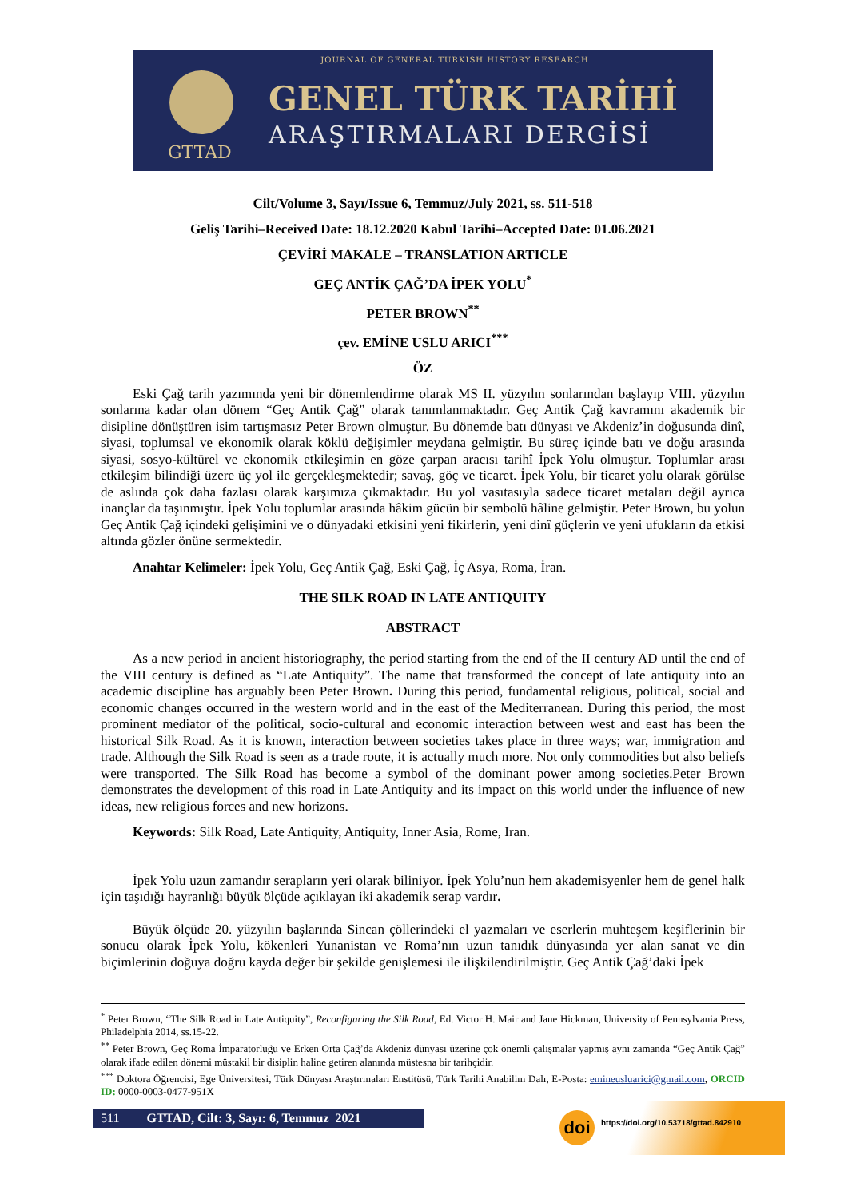JOURNAL OF GENERAL TURKISH HISTORY RESEARCH
GTTAD
GENEL TÜRK TARİHİ
ARAŞTIRMALARI DERGİSİ
Cilt/Volume 3, Sayı/Issue 6, Temmuz/July 2021, ss. 511-518
Geliş Tarihi–Received Date: 18.12.2020 Kabul Tarihi–Accepted Date: 01.06.2021
ÇEVİRİ MAKALE – TRANSLATION ARTICLE
GEÇ ANTİK ÇAĞ’DA İPEK YOLU<sup>*</sup>
PETER BROWN<sup>**</sup>
çev. EMİNE USLU ARICI<sup>***</sup>
ÖZ
Eski Çağ tarih yazımında yeni bir dönemlendirme olarak MS II. yüzyılın sonlarından başlayıp VIII. yüzyılın sonlarına kadar olan dönem “Geç Antik Çağ” olarak tanımlanmaktadır. Geç Antik Çağ kavramını akademik bir disipline dönüştüren isim tartışmasız Peter Brown olmuştur. Bu dönemde batı dünyası ve Akdeniz’in doğusunda dinî, siyasi, toplumsal ve ekonomik olarak köklü değişimler meydana gelmiştir. Bu süreç içinde batı ve doğu arasında siyasi, sosyo-kültürel ve ekonomik etkileşimin en göze çarpan aracısı tarihî İpek Yolu olmuştur. Toplumlar arası etkileşim bilindiği üzere üç yol ile gerçekleşmektedir; savaş, göç ve ticaret. İpek Yolu, bir ticaret yolu olarak görülse de aslında çok daha fazlası olarak karşımıza çıkmaktadır. Bu yol vasıtasıyla sadece ticaret metaları değil ayrıca inançlar da taşınmıştır. İpek Yolu toplumlar arasında hâkim gücün bir sembolü hâline gelmiştir. Peter Brown, bu yolun Geç Antik Çağ içindeki gelişimini ve o dünyadaki etkisini yeni fikirlerin, yeni dinî güçlerin ve yeni ufukların da etkisi altında gözler önüne sermektedir.
Anahtar Kelimeler: İpek Yolu, Geç Antik Çağ, Eski Çağ, İç Asya, Roma, İran.
THE SILK ROAD IN LATE ANTIQUITY
ABSTRACT
As a new period in ancient historiography, the period starting from the end of the II century AD until the end of the VIII century is defined as “Late Antiquity”. The name that transformed the concept of late antiquity into an academic discipline has arguably been Peter Brown. During this period, fundamental religious, political, social and economic changes occurred in the western world and in the east of the Mediterranean. During this period, the most prominent mediator of the political, socio-cultural and economic interaction between west and east has been the historical Silk Road. As it is known, interaction between societies takes place in three ways; war, immigration and trade. Although the Silk Road is seen as a trade route, it is actually much more. Not only commodities but also beliefs were transported. The Silk Road has become a symbol of the dominant power among societies.Peter Brown demonstrates the development of this road in Late Antiquity and its impact on this world under the influence of new ideas, new religious forces and new horizons.
Keywords: Silk Road, Late Antiquity, Antiquity, Inner Asia, Rome, Iran.
İpek Yolu uzun zamandır serapların yeri olarak biliniyor. İpek Yolu’nun hem akademisyenler hem de genel halk için taşıdığı hayranlığı büyük ölçüde açıklayan iki akademik serap vardır.
Büyük ölçüde 20. yüzyılın başlarında Sincan çöllerindeki el yazmaları ve eserlerin muhteşem keşiflerinin bir sonucu olarak İpek Yolu, kökenleri Yunanistan ve Roma’nın uzun tanıdık dünyasında yer alan sanat ve din biçimlerinin doğuya doğru kayda değer bir şekilde genişlemesi ile ilişkilendirilmiştir. Geç Antik Çağ’daki İpek
<sup>*</sup> Peter Brown, “The Silk Road in Late Antiquity”, Reconfiguring the Silk Road, Ed. Victor H. Mair and Jane Hickman, University of Pennsylvania Press, Philadelphia 2014, ss.15-22.
<sup>**</sup> Peter Brown, Geç Roma İmparatorluğu ve Erken Orta Çağ’da Akdeniz dünyası üzerine çok önemli çalışmalar yapmış aynı zamanda “Geç Antik Çağ” olarak ifade edilen dönemi müstakil bir disiplin haline getiren alanında müstesna bir tarihçidir.
<sup>***</sup> Doktora Öğrencisi, Ege Üniversitesi, Türk Dünyası Araştırmaları Enstitüsü, Türk Tarihi Anabilim Dalı, E-Posta: emineusluarici@gmail.com, ORCID ID: 0000-0003-0477-951X
511 GTTAD, Cilt: 3, Sayı: 6, Temmuz 2021
doi https://doi.org/10.53718/gttad.842910